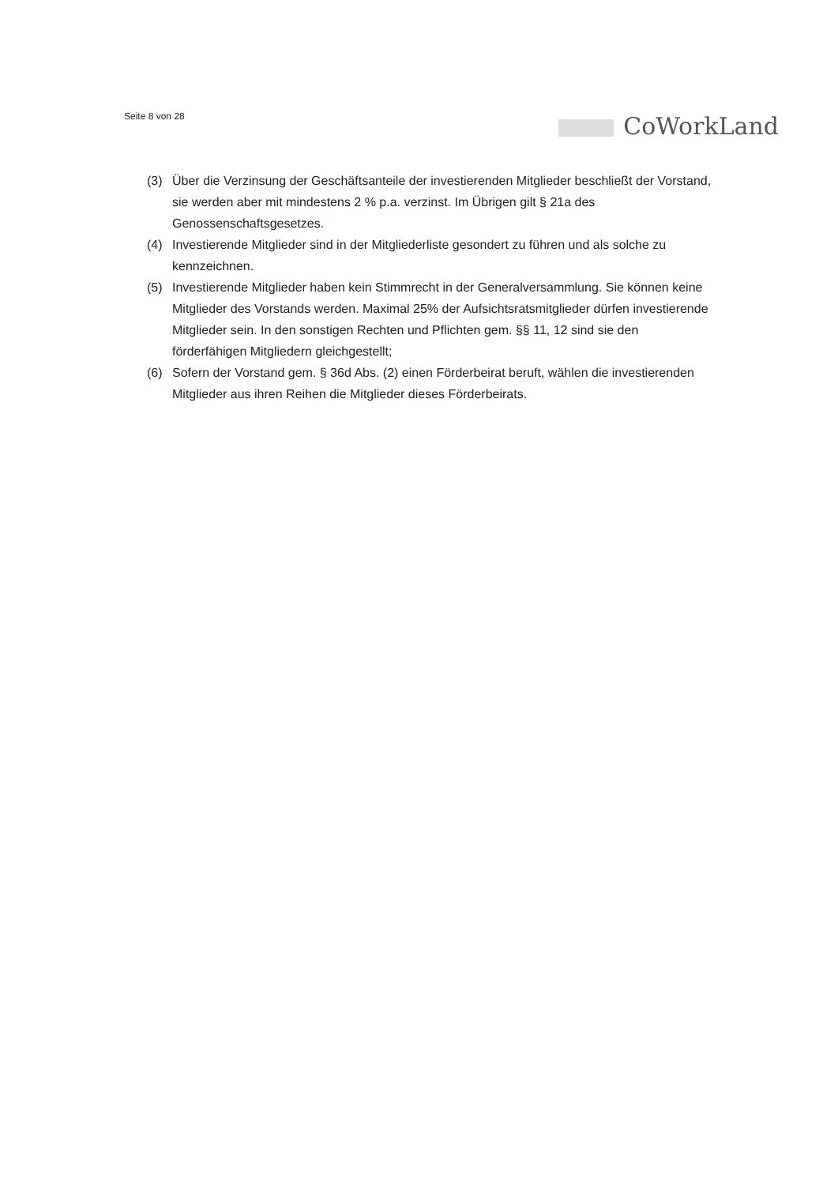Seite 8 von 28
CoWorkLand
(3) Über die Verzinsung der Geschäftsanteile der investierenden Mitglieder beschließt der Vorstand, sie werden aber mit mindestens 2 % p.a. verzinst. Im Übrigen gilt § 21a des Genossenschaftsgesetzes.
(4) Investierende Mitglieder sind in der Mitgliederliste gesondert zu führen und als solche zu kennzeichnen.
(5) Investierende Mitglieder haben kein Stimmrecht in der Generalversammlung. Sie können keine Mitglieder des Vorstands werden. Maximal 25% der Aufsichtsratsmitglieder dürfen investierende Mitglieder sein. In den sonstigen Rechten und Pflichten gem. §§ 11, 12 sind sie den förderfähigen Mitgliedern gleichgestellt;
(6) Sofern der Vorstand gem. § 36d Abs. (2) einen Förderbeirat beruft, wählen die investierenden Mitglieder aus ihren Reihen die Mitglieder dieses Förderbeirats.